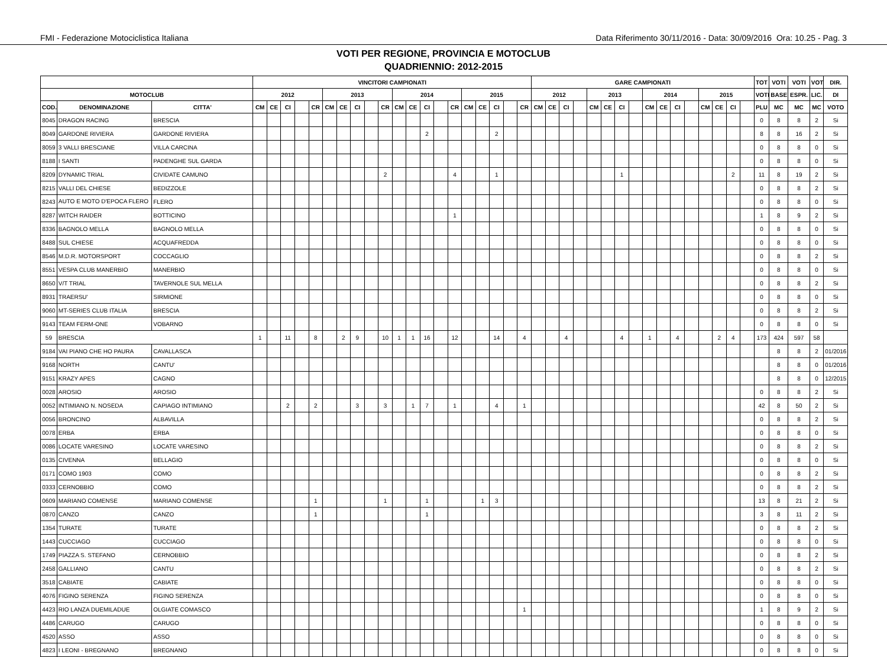FMI - Federazione Motociclistica Italiana Data Riferimento 30/11/2016 - Data: 30/09/2016 Ora: 10.25 - Pag. 3
VOTI PER REGIONE, PROVINCIA E MOTOCLUB
QUADRIENNIO: 2012-2015
| | | | VINCITORI CAMPIONATI | | | | | | | | | | | | | | | | | | | | GARE CAMPIONATI | | | | | | | | | | | | | | | | TOT | VOTI | VOTI | VOTI | DIR. |
| --- | --- | --- | --- | --- | --- | --- | --- | --- | --- | --- | --- | --- | --- | --- | --- | --- | --- | --- | --- | --- | --- | --- | --- | --- | --- | --- | --- | --- | --- | --- | --- | --- | --- | --- | --- | --- | --- | --- | --- | --- | --- | --- | --- |
| MOTOCLUB | | | 2012 | | | | | 2013 | | | | | 2014 | | | | | 2015 | | | | | 2012 | | | | 2013 | | | | 2014 | | | | 2015 | | | | VOTI | BASE | ESPR. | LIC. | DI |
| COD. | DENOMINAZIONE | CITTA' | CM | CE | CI | | CR | CM | CE | CI | | CR | CM | CE | CI | | CR | CM | CE | CI | | CR | CM | CE | CI | | CM | CE | CI | | CM | CE | CI | | CM | CE | CI | | PLU | MC | MC | MC | VOTO |
| 8045 | DRAGON RACING | BRESCIA | | | | | | | | | | | | | | | | | | | | | | | | | | | | | | | | | | | | | 0 | 8 | 8 | 2 | Si |
| 8049 | GARDONE RIVIERA | GARDONE RIVIERA | | | | | | | | | | | | | 2 | | | | | 2 | | | | | | | | | | | | | | | | | | | 8 | 8 | 16 | 2 | Si |
| 8059 | 3 VALLI BRESCIANE | VILLA CARCINA | | | | | | | | | | | | | | | | | | | | | | | | | | | | | | | | | | | | | 0 | 8 | 8 | 0 | Si |
| 8188 | I SANTI | PADENGHE SUL GARDA | | | | | | | | | | | | | | | | | | | | | | | | | | | | | | | | | | | | | 0 | 8 | 8 | 0 | Si |
| 8209 | DYNAMIC TRIAL | CIVIDATE CAMUNO | | | | | | | | | | 2 | | | | | 4 | | | 1 | | | | | | | | | 1 | | | | | | | | 2 | | 11 | 8 | 19 | 2 | Si |
| 8215 | VALLI DEL CHIESE | BEDIZZOLE | | | | | | | | | | | | | | | | | | | | | | | | | | | | | | | | | | | | | 0 | 8 | 8 | 2 | Si |
| 8243 | AUTO E MOTO D'EPOCA FLERO | FLERO | | | | | | | | | | | | | | | | | | | | | | | | | | | | | | | | | | | | | 0 | 8 | 8 | 0 | Si |
| 8287 | WITCH RAIDER | BOTTICINO | | | | | | | | | | | | | | | 1 | | | | | | | | | | | | | | | | | | | | | | 1 | 8 | 9 | 2 | Si |
| 8336 | BAGNOLO MELLA | BAGNOLO MELLA | | | | | | | | | | | | | | | | | | | | | | | | | | | | | | | | | | | | | 0 | 8 | 8 | 0 | Si |
| 8488 | SUL CHIESE | ACQUAFREDDA | | | | | | | | | | | | | | | | | | | | | | | | | | | | | | | | | | | | | 0 | 8 | 8 | 0 | Si |
| 8546 | M.D.R. MOTORSPORT | COCCAGLIO | | | | | | | | | | | | | | | | | | | | | | | | | | | | | | | | | | | | | 0 | 8 | 8 | 2 | Si |
| 8551 | VESPA CLUB MANERBIO | MANERBIO | | | | | | | | | | | | | | | | | | | | | | | | | | | | | | | | | | | | | 0 | 8 | 8 | 0 | Si |
| 8650 | V/T TRIAL | TAVERNOLE SUL MELLA | | | | | | | | | | | | | | | | | | | | | | | | | | | | | | | | | | | | | 0 | 8 | 8 | 2 | Si |
| 8931 | TRAERSU' | SIRMIONE | | | | | | | | | | | | | | | | | | | | | | | | | | | | | | | | | | | | | 0 | 8 | 8 | 0 | Si |
| 9060 | MT-SERIES CLUB ITALIA | BRESCIA | | | | | | | | | | | | | | | | | | | | | | | | | | | | | | | | | | | | | 0 | 8 | 8 | 2 | Si |
| 9143 | TEAM FERM-ONE | VOBARNO | | | | | | | | | | | | | | | | | | | | | | | | | | | | | | | | | | | | | 0 | 8 | 8 | 0 | Si |
| 59 | BRESCIA | | 1 | | 11 | | 8 | | 2 | 9 | | 10 | 1 | 1 | 16 | | 12 | | | 14 | | 4 | | | 4 | | | | 4 | | 1 | | 4 | | | 2 | 4 | | 173 | 424 | 597 | 58 | |
| 9184 | VAI PIANO CHE HO PAURA | CAVALLASCA | | | | | | | | | | | | | | | | | | | | | | | | | | | | | | | | | | | | | | 8 | 8 | 2 | 01/2016 |
| 9168 | NORTH | CANTU' | | | | | | | | | | | | | | | | | | | | | | | | | | | | | | | | | | | | | | 8 | 8 | 0 | 01/2016 |
| 9151 | KRAZY APES | CAGNO | | | | | | | | | | | | | | | | | | | | | | | | | | | | | | | | | | | | | | 8 | 8 | 0 | 12/2015 |
| 0028 | AROSIO | AROSIO | | | | | | | | | | | | | | | | | | | | | | | | | | | | | | | | | | | | | 0 | 8 | 8 | 2 | Si |
| 0052 | INTIMIANO N. NOSEDA | CAPIAGO INTIMIANO | | | 2 | | 2 | | | 3 | | 3 | | 1 | 7 | | 1 | | | 4 | | 1 | | | | | | | | | | | | | | | | | 42 | 8 | 50 | 2 | Si |
| 0056 | BRONCINO | ALBAVILLA | | | | | | | | | | | | | | | | | | | | | | | | | | | | | | | | | | | | | 0 | 8 | 8 | 2 | Si |
| 0078 | ERBA | ERBA | | | | | | | | | | | | | | | | | | | | | | | | | | | | | | | | | | | | | 0 | 8 | 8 | 0 | Si |
| 0086 | LOCATE VARESINO | LOCATE VARESINO | | | | | | | | | | | | | | | | | | | | | | | | | | | | | | | | | | | | | 0 | 8 | 8 | 2 | Si |
| 0135 | CIVENNA | BELLAGIO | | | | | | | | | | | | | | | | | | | | | | | | | | | | | | | | | | | | | 0 | 8 | 8 | 0 | Si |
| 0171 | COMO 1903 | COMO | | | | | | | | | | | | | | | | | | | | | | | | | | | | | | | | | | | | | 0 | 8 | 8 | 2 | Si |
| 0333 | CERNOBBIO | COMO | | | | | | | | | | | | | | | | | | | | | | | | | | | | | | | | | | | | | 0 | 8 | 8 | 2 | Si |
| 0609 | MARIANO COMENSE | MARIANO COMENSE | | | | | 1 | | | | | 1 | | | 1 | | | | 1 | 3 | | | | | | | | | | | | | | | | | | | 13 | 8 | 21 | 2 | Si |
| 0870 | CANZO | CANZO | | | | | 1 | | | | | | | | 1 | | | | | | | | | | | | | | | | | | | | | | | | 3 | 8 | 11 | 2 | Si |
| 1354 | TURATE | TURATE | | | | | | | | | | | | | | | | | | | | | | | | | | | | | | | | | | | | | 0 | 8 | 8 | 2 | Si |
| 1443 | CUCCIAGO | CUCCIAGO | | | | | | | | | | | | | | | | | | | | | | | | | | | | | | | | | | | | | 0 | 8 | 8 | 0 | Si |
| 1749 | PIAZZA S. STEFANO | CERNOBBIO | | | | | | | | | | | | | | | | | | | | | | | | | | | | | | | | | | | | | 0 | 8 | 8 | 2 | Si |
| 2458 | GALLIANO | CANTU | | | | | | | | | | | | | | | | | | | | | | | | | | | | | | | | | | | | | 0 | 8 | 8 | 2 | Si |
| 3518 | CABIATE | CABIATE | | | | | | | | | | | | | | | | | | | | | | | | | | | | | | | | | | | | | 0 | 8 | 8 | 0 | Si |
| 4076 | FIGINO SERENZA | FIGINO SERENZA | | | | | | | | | | | | | | | | | | | | | | | | | | | | | | | | | | | | | 0 | 8 | 8 | 0 | Si |
| 4423 | RIO LANZA DUEMILADUE | OLGIATE COMASCO | | | | | | | | | | | | | | | | | | | | 1 | | | | | | | | | | | | | | | | | 1 | 8 | 9 | 2 | Si |
| 4486 | CARUGO | CARUGO | | | | | | | | | | | | | | | | | | | | | | | | | | | | | | | | | | | | | 0 | 8 | 8 | 0 | Si |
| 4520 | ASSO | ASSO | | | | | | | | | | | | | | | | | | | | | | | | | | | | | | | | | | | | | 0 | 8 | 8 | 0 | Si |
| 4823 | I LEONI - BREGNANO | BREGNANO | | | | | | | | | | | | | | | | | | | | | | | | | | | | | | | | | | | | | 0 | 8 | 8 | 0 | Si |